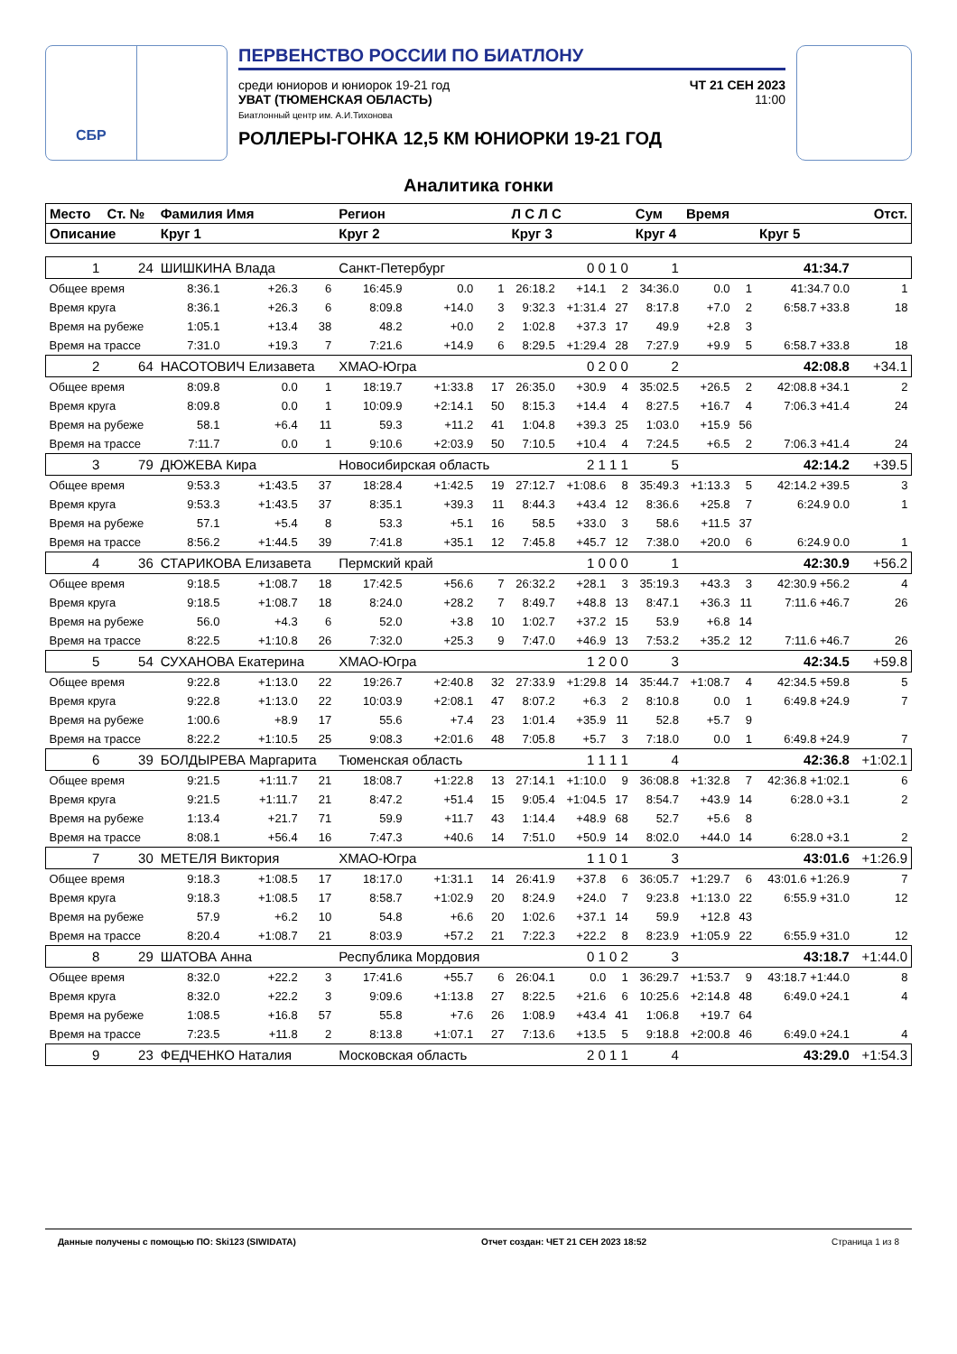СБР
ПЕРВЕНСТВО РОССИИ ПО БИАТЛОНУ
среди юниоров и юниорок 19-21 год ЧТ 21 СЕН 2023
УВАТ (ТЮМЕНСКАЯ ОБЛАСТЬ)
Биатлонный центр им. А.И.Тихонова 11:00
РОЛЛЕРЫ-ГОНКА 12,5 КМ ЮНИОРКИ 19-21 ГОД
Аналитика гонки
| Место | Ст. № | Фамилия Имя | | | Регион | | | Л С Л С | | | Сум | Время | | | Отст. |
| --- | --- | --- | --- | --- | --- | --- | --- | --- | --- | --- | --- | --- | --- | --- | --- |
| Описание | | Круг 1 | | | Круг 2 | | | Круг 3 | | | Круг 4 | | | Круг 5 | |
| 1 | 24 | ШИШКИНА Влада | | | Санкт-Петербург | | | 0 0 1 0 | | | 1 | 41:34.7 | | | |
| Общее время | | 8:36.1 | +26.3 | 6 | 16:45.9 | 0.0 | 1 | 26:18.2 | +14.1 | 2 | 34:36.0 | 0.0 | 1 | 41:34.7 0.0 | 1 |
| Время круга | | 8:36.1 | +26.3 | 6 | 8:09.8 | +14.0 | 3 | 9:32.3 | +1:31.4 | 27 | 8:17.8 | +7.0 | 2 | 6:58.7 +33.8 | 18 |
| Время на рубеже | | 1:05.1 | +13.4 | 38 | 48.2 | +0.0 | 2 | 1:02.8 | +37.3 | 17 | 49.9 | +2.8 | 3 | | |
| Время на трассе | | 7:31.0 | +19.3 | 7 | 7:21.6 | +14.9 | 6 | 8:29.5 | +1:29.4 | 28 | 7:27.9 | +9.9 | 5 | 6:58.7 +33.8 | 18 |
| 2 | 64 | НАСОТОВИЧ Елизавета | | | ХМАО-Югра | | | 0 2 0 0 | | | 2 | 42:08.8 | | | +34.1 |
| Общее время | | 8:09.8 | 0.0 | 1 | 18:19.7 | +1:33.8 | 17 | 26:35.0 | +30.9 | 4 | 35:02.5 | +26.5 | 2 | 42:08.8 +34.1 | 2 |
| Время круга | | 8:09.8 | 0.0 | 1 | 10:09.9 | +2:14.1 | 50 | 8:15.3 | +14.4 | 4 | 8:27.5 | +16.7 | 4 | 7:06.3 +41.4 | 24 |
| Время на рубеже | | 58.1 | +6.4 | 11 | 59.3 | +11.2 | 41 | 1:04.8 | +39.3 | 25 | 1:03.0 | +15.9 | 56 | | |
| Время на трассе | | 7:11.7 | 0.0 | 1 | 9:10.6 | +2:03.9 | 50 | 7:10.5 | +10.4 | 4 | 7:24.5 | +6.5 | 2 | 7:06.3 +41.4 | 24 |
| 3 | 79 | ДЮЖЕВА Кира | | | Новосибирская область | | | 2 1 1 1 | | | 5 | 42:14.2 | | | +39.5 |
| Общее время | | 9:53.3 | +1:43.5 | 37 | 18:28.4 | +1:42.5 | 19 | 27:12.7 | +1:08.6 | 8 | 35:49.3 | +1:13.3 | 5 | 42:14.2 +39.5 | 3 |
| Время круга | | 9:53.3 | +1:43.5 | 37 | 8:35.1 | +39.3 | 11 | 8:44.3 | +43.4 | 12 | 8:36.6 | +25.8 | 7 | 6:24.9 0.0 | 1 |
| Время на рубеже | | 57.1 | +5.4 | 8 | 53.3 | +5.1 | 16 | 58.5 | +33.0 | 3 | 58.6 | +11.5 | 37 | | |
| Время на трассе | | 8:56.2 | +1:44.5 | 39 | 7:41.8 | +35.1 | 12 | 7:45.8 | +45.7 | 12 | 7:38.0 | +20.0 | 6 | 6:24.9 0.0 | 1 |
| 4 | 36 | СТАРИКОВА Елизавета | | | Пермский край | | | 1 0 0 0 | | | 1 | 42:30.9 | | | +56.2 |
| Общее время | | 9:18.5 | +1:08.7 | 18 | 17:42.5 | +56.6 | 7 | 26:32.2 | +28.1 | 3 | 35:19.3 | +43.3 | 3 | 42:30.9 +56.2 | 4 |
| Время круга | | 9:18.5 | +1:08.7 | 18 | 8:24.0 | +28.2 | 7 | 8:49.7 | +48.8 | 13 | 8:47.1 | +36.3 | 11 | 7:11.6 +46.7 | 26 |
| Время на рубеже | | 56.0 | +4.3 | 6 | 52.0 | +3.8 | 10 | 1:02.7 | +37.2 | 15 | 53.9 | +6.8 | 14 | | |
| Время на трассе | | 8:22.5 | +1:10.8 | 26 | 7:32.0 | +25.3 | 9 | 7:47.0 | +46.9 | 13 | 7:53.2 | +35.2 | 12 | 7:11.6 +46.7 | 26 |
| 5 | 54 | СУХАНОВА Екатерина | | | ХМАО-Югра | | | 1 2 0 0 | | | 3 | 42:34.5 | | | +59.8 |
| Общее время | | 9:22.8 | +1:13.0 | 22 | 19:26.7 | +2:40.8 | 32 | 27:33.9 | +1:29.8 | 14 | 35:44.7 | +1:08.7 | 4 | 42:34.5 +59.8 | 5 |
| Время круга | | 9:22.8 | +1:13.0 | 22 | 10:03.9 | +2:08.1 | 47 | 8:07.2 | +6.3 | 2 | 8:10.8 | 0.0 | 1 | 6:49.8 +24.9 | 7 |
| Время на рубеже | | 1:00.6 | +8.9 | 17 | 55.6 | +7.4 | 23 | 1:01.4 | +35.9 | 11 | 52.8 | +5.7 | 9 | | |
| Время на трассе | | 8:22.2 | +1:10.5 | 25 | 9:08.3 | +2:01.6 | 48 | 7:05.8 | +5.7 | 3 | 7:18.0 | 0.0 | 1 | 6:49.8 +24.9 | 7 |
| 6 | 39 | БОЛДЫРЕВА Маргарита | | | Тюменская область | | | 1 1 1 1 | | | 4 | 42:36.8 | | | +1:02.1 |
| Общее время | | 9:21.5 | +1:11.7 | 21 | 18:08.7 | +1:22.8 | 13 | 27:14.1 | +1:10.0 | 9 | 36:08.8 | +1:32.8 | 7 | 42:36.8 +1:02.1 | 6 |
| Время круга | | 9:21.5 | +1:11.7 | 21 | 8:47.2 | +51.4 | 15 | 9:05.4 | +1:04.5 | 17 | 8:54.7 | +43.9 | 14 | 6:28.0 +3.1 | 2 |
| Время на рубеже | | 1:13.4 | +21.7 | 71 | 59.9 | +11.7 | 43 | 1:14.4 | +48.9 | 68 | 52.7 | +5.6 | 8 | | |
| Время на трассе | | 8:08.1 | +56.4 | 16 | 7:47.3 | +40.6 | 14 | 7:51.0 | +50.9 | 14 | 8:02.0 | +44.0 | 14 | 6:28.0 +3.1 | 2 |
| 7 | 30 | МЕТЕЛЯ Виктория | | | ХМАО-Югра | | | 1 1 0 1 | | | 3 | 43:01.6 | | | +1:26.9 |
| Общее время | | 9:18.3 | +1:08.5 | 17 | 18:17.0 | +1:31.1 | 14 | 26:41.9 | +37.8 | 6 | 36:05.7 | +1:29.7 | 6 | 43:01.6 +1:26.9 | 7 |
| Время круга | | 9:18.3 | +1:08.5 | 17 | 8:58.7 | +1:02.9 | 20 | 8:24.9 | +24.0 | 7 | 9:23.8 | +1:13.0 | 22 | 6:55.9 +31.0 | 12 |
| Время на рубеже | | 57.9 | +6.2 | 10 | 54.8 | +6.6 | 20 | 1:02.6 | +37.1 | 14 | 59.9 | +12.8 | 43 | | |
| Время на трассе | | 8:20.4 | +1:08.7 | 21 | 8:03.9 | +57.2 | 21 | 7:22.3 | +22.2 | 8 | 8:23.9 | +1:05.9 | 22 | 6:55.9 +31.0 | 12 |
| 8 | 29 | ШАТОВА Анна | | | Республика Мордовия | | | 0 1 0 2 | | | 3 | 43:18.7 | | | +1:44.0 |
| Общее время | | 8:32.0 | +22.2 | 3 | 17:41.6 | +55.7 | 6 | 26:04.1 | 0.0 | 1 | 36:29.7 | +1:53.7 | 9 | 43:18.7 +1:44.0 | 8 |
| Время круга | | 8:32.0 | +22.2 | 3 | 9:09.6 | +1:13.8 | 27 | 8:22.5 | +21.6 | 6 | 10:25.6 | +2:14.8 | 48 | 6:49.0 +24.1 | 4 |
| Время на рубеже | | 1:08.5 | +16.8 | 57 | 55.8 | +7.6 | 26 | 1:08.9 | +43.4 | 41 | 1:06.8 | +19.7 | 64 | | |
| Время на трассе | | 7:23.5 | +11.8 | 2 | 8:13.8 | +1:07.1 | 27 | 7:13.6 | +13.5 | 5 | 9:18.8 | +2:00.8 | 46 | 6:49.0 +24.1 | 4 |
| 9 | 23 | ФЕДЧЕНКО Наталия | | | Московская область | | | 2 0 1 1 | | | 4 | 43:29.0 | | | +1:54.3 |
Данные получены с помощью ПО: Ski123 (SIWIDATA) Отчет создан: ЧЕТ 21 СЕН 2023 18:52 Страница 1 из 8